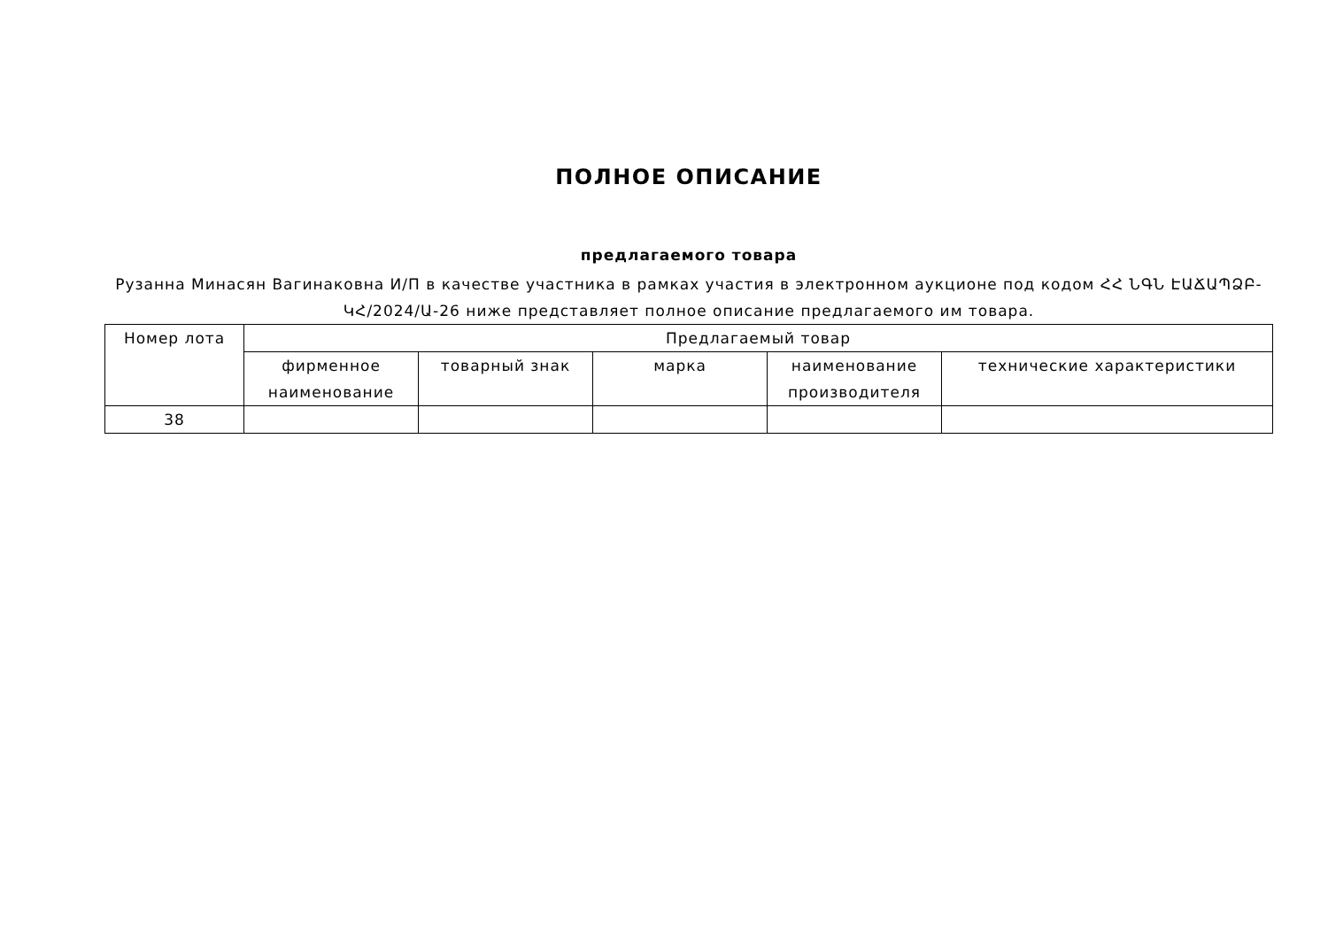ПОЛНОЕ ОПИСАНИЕ
предлагаемого товара
Рузанна Минасян Вагинаковна И/П в качестве участника в рамках участия в электронном аукционе под кодом ՀՀ ՆԳՆ ԷԱՃԱՊՁԲ-ԿՀ/2024/Ա-26 ниже представляет полное описание предлагаемого им товара.
| Номер лота | Предлагаемый товар | | | | |
| --- | --- | --- | --- | --- | --- |
| | фирменное наименование | товарный знак | марка | наименование производителя | технические характеристики |
| 38 | | | | | |